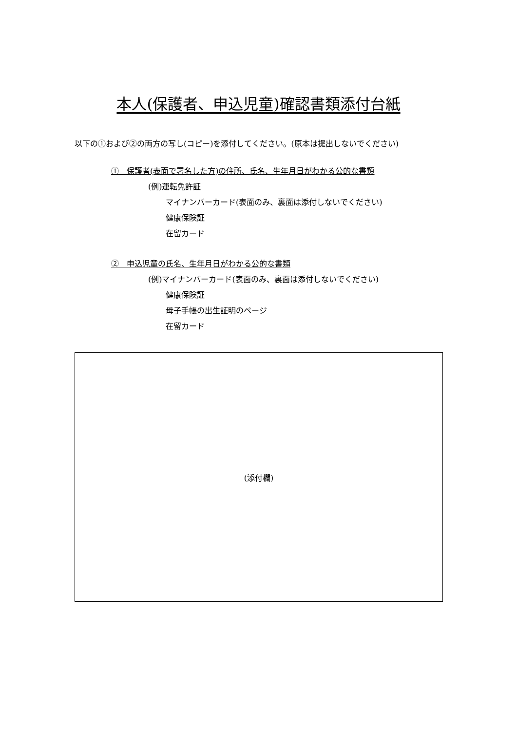本人(保護者、申込児童)確認書類添付台紙
以下の①および②の両方の写し(コピー)を添付してください。(原本は提出しないでください)
①　保護者(表面で署名した方)の住所、氏名、生年月日がわかる公的な書類
(例)運転免許証
マイナンバーカード(表面のみ、裏面は添付しないでください)
健康保険証
在留カード
②　申込児童の氏名、生年月日がわかる公的な書類
(例)マイナンバーカード(表面のみ、裏面は添付しないでください)
健康保険証
母子手帳の出生証明のページ
在留カード
(添付欄)